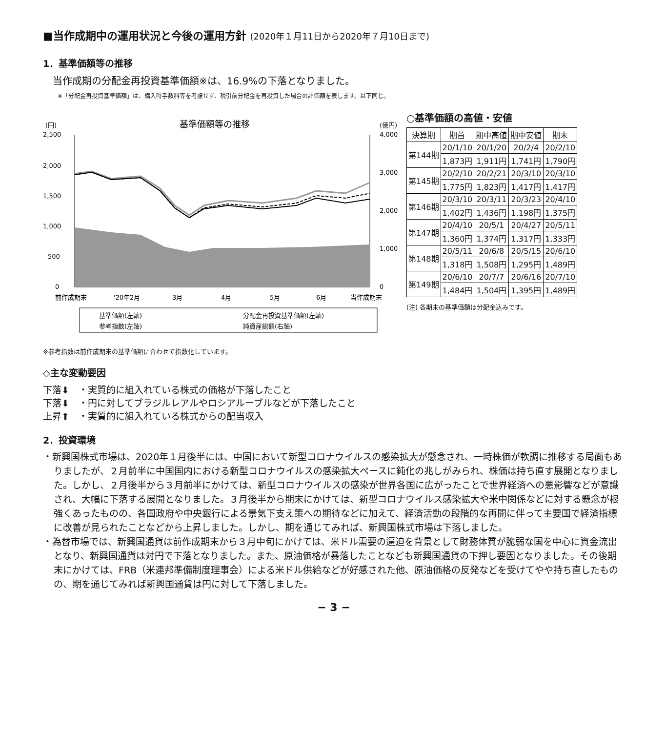■当作成期中の運用状況と今後の運用方針 (2020年１月11日から2020年７月10日まで)
1．基準価額等の推移
当作成期の分配金再投資基準価額※は、16.9%の下落となりました。
※「分配金再投資基準価額」は、購入時手数料等を考慮せず、税引前分配金を再投資した場合の評価額を表します。以下同じ。
(円)
基準価額等の推移
(億円)
2,500
2,000
1,500
1,000
500
0
4,000
3,000
2,000
1,000
0
前作成期末
'20年2月
3月
4月
5月
6月
当作成期末
基準価額(左軸)
分配金再投資基準価額(左軸)
参考指数(左軸)
純資産総額(右軸)
※参考指数は前作成期末の基準価額に合わせて指数化しています。
○基準価額の高値・安値
| 決算期 | 期首 | 期中高値 | 期中安値 | 期末 |
| --- | --- | --- | --- | --- |
| 第144期 | 20/1/10 | 20/1/20 | 20/2/4 | 20/2/10 |
| | 1,873円 | 1,911円 | 1,741円 | 1,790円 |
| 第145期 | 20/2/10 | 20/2/21 | 20/3/10 | 20/3/10 |
| | 1,775円 | 1,823円 | 1,417円 | 1,417円 |
| 第146期 | 20/3/10 | 20/3/11 | 20/3/23 | 20/4/10 |
| | 1,402円 | 1,436円 | 1,198円 | 1,375円 |
| 第147期 | 20/4/10 | 20/5/1 | 20/4/27 | 20/5/11 |
| | 1,360円 | 1,374円 | 1,317円 | 1,333円 |
| 第148期 | 20/5/11 | 20/6/8 | 20/5/15 | 20/6/10 |
| | 1,318円 | 1,508円 | 1,295円 | 1,489円 |
| 第149期 | 20/6/10 | 20/7/7 | 20/6/16 | 20/7/10 |
| | 1,484円 | 1,504円 | 1,395円 | 1,489円 |
(注) 各期末の基準価額は分配金込みです。
◇主な変動要因
下落⬇　・実質的に組入れている株式の価格が下落したこと
下落⬇　・円に対してブラジルレアルやロシアルーブルなどが下落したこと
上昇⬆　・実質的に組入れている株式からの配当収入
2．投資環境
・新興国株式市場は、2020年１月後半には、中国において新型コロナウイルスの感染拡大が懸念され、一時株価が軟調に推移する局面もありましたが、２月前半に中国国内における新型コロナウイルスの感染拡大ペースに鈍化の兆しがみられ、株価は持ち直す展開となりました。しかし、２月後半から３月前半にかけては、新型コロナウイルスの感染が世界各国に広がったことで世界経済への悪影響などが意識され、大幅に下落する展開となりました。３月後半から期末にかけては、新型コロナウイルス感染拡大や米中関係などに対する懸念が根強くあったものの、各国政府や中央銀行による景気下支え策への期待などに加えて、経済活動の段階的な再開に伴って主要国で経済指標に改善が見られたことなどから上昇しました。しかし、期を通じてみれば、新興国株式市場は下落しました。
・為替市場では、新興国通貨は前作成期末から３月中旬にかけては、米ドル需要の逼迫を背景として財務体質が脆弱な国を中心に資金流出となり、新興国通貨は対円で下落となりました。また、原油価格が暴落したことなども新興国通貨の下押し要因となりました。その後期末にかけては、FRB（米連邦準備制度理事会）による米ドル供給などが好感された他、原油価格の反発などを受けてやや持ち直したものの、期を通じてみれば新興国通貨は円に対して下落しました。
− 3 −